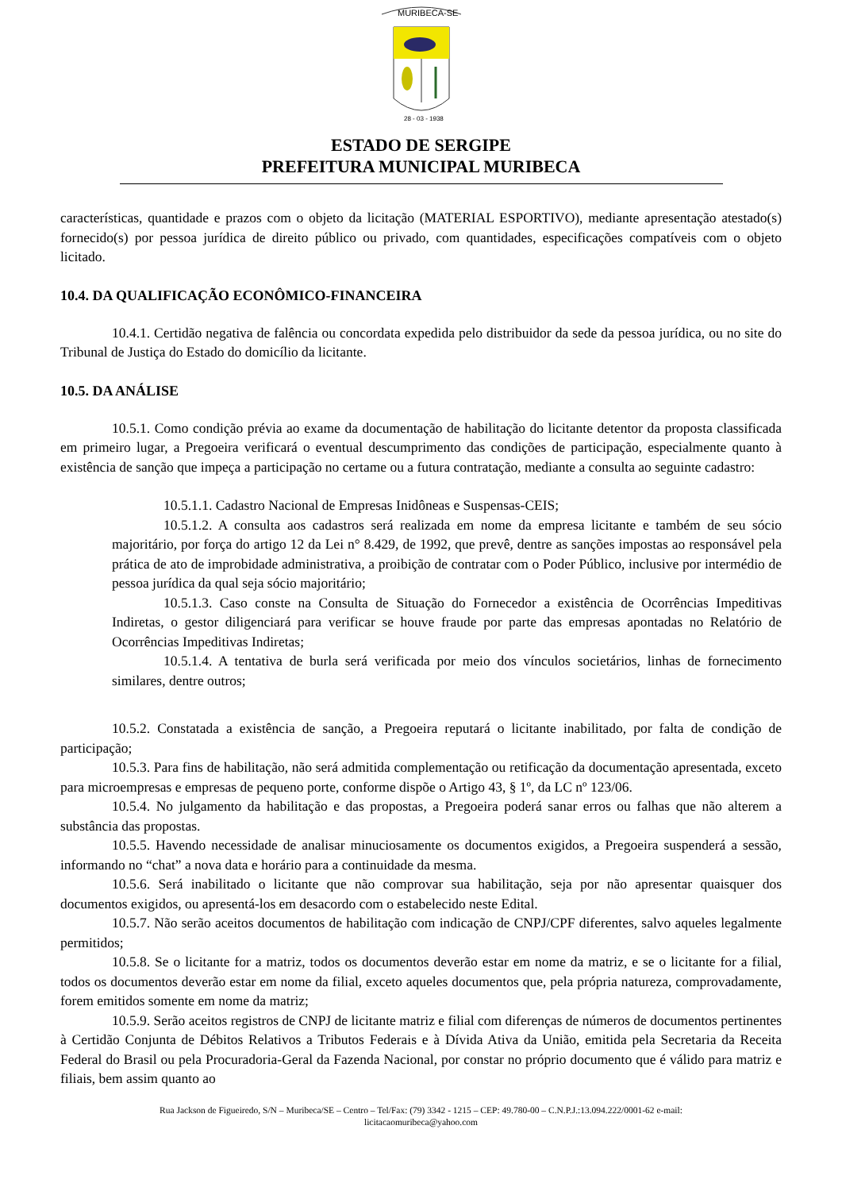MURIBECA-SE
28 - 03 - 1938
ESTADO DE SERGIPE
PREFEITURA MUNICIPAL MURIBECA
características, quantidade e prazos com o objeto da licitação (MATERIAL ESPORTIVO), mediante apresentação atestado(s) fornecido(s) por pessoa jurídica de direito público ou privado, com quantidades, especificações compatíveis com o objeto licitado.
10.4. DA QUALIFICAÇÃO ECONÔMICO-FINANCEIRA
10.4.1. Certidão negativa de falência ou concordata expedida pelo distribuidor da sede da pessoa jurídica, ou no site do Tribunal de Justiça do Estado do domicílio da licitante.
10.5. DA ANÁLISE
10.5.1. Como condição prévia ao exame da documentação de habilitação do licitante detentor da proposta classificada em primeiro lugar, a Pregoeira verificará o eventual descumprimento das condições de participação, especialmente quanto à existência de sanção que impeça a participação no certame ou a futura contratação, mediante a consulta ao seguinte cadastro:
10.5.1.1. Cadastro Nacional de Empresas Inidôneas e Suspensas-CEIS;
10.5.1.2. A consulta aos cadastros será realizada em nome da empresa licitante e também de seu sócio majoritário, por força do artigo 12 da Lei n° 8.429, de 1992, que prevê, dentre as sanções impostas ao responsável pela prática de ato de improbidade administrativa, a proibição de contratar com o Poder Público, inclusive por intermédio de pessoa jurídica da qual seja sócio majoritário;
10.5.1.3. Caso conste na Consulta de Situação do Fornecedor a existência de Ocorrências Impeditivas Indiretas, o gestor diligenciará para verificar se houve fraude por parte das empresas apontadas no Relatório de Ocorrências Impeditivas Indiretas;
10.5.1.4. A tentativa de burla será verificada por meio dos vínculos societários, linhas de fornecimento similares, dentre outros;
10.5.2. Constatada a existência de sanção, a Pregoeira reputará o licitante inabilitado, por falta de condição de participação;
10.5.3. Para fins de habilitação, não será admitida complementação ou retificação da documentação apresentada, exceto para microempresas e empresas de pequeno porte, conforme dispõe o Artigo 43, § 1º, da LC nº 123/06.
10.5.4. No julgamento da habilitação e das propostas, a Pregoeira poderá sanar erros ou falhas que não alterem a substância das propostas.
10.5.5. Havendo necessidade de analisar minuciosamente os documentos exigidos, a Pregoeira suspenderá a sessão, informando no “chat” a nova data e horário para a continuidade da mesma.
10.5.6. Será inabilitado o licitante que não comprovar sua habilitação, seja por não apresentar quaisquer dos documentos exigidos, ou apresentá-los em desacordo com o estabelecido neste Edital.
10.5.7. Não serão aceitos documentos de habilitação com indicação de CNPJ/CPF diferentes, salvo aqueles legalmente permitidos;
10.5.8. Se o licitante for a matriz, todos os documentos deverão estar em nome da matriz, e se o licitante for a filial, todos os documentos deverão estar em nome da filial, exceto aqueles documentos que, pela própria natureza, comprovadamente, forem emitidos somente em nome da matriz;
10.5.9. Serão aceitos registros de CNPJ de licitante matriz e filial com diferenças de números de documentos pertinentes à Certidão Conjunta de Débitos Relativos a Tributos Federais e à Dívida Ativa da União, emitida pela Secretaria da Receita Federal do Brasil ou pela Procuradoria-Geral da Fazenda Nacional, por constar no próprio documento que é válido para matriz e filiais, bem assim quanto ao
Rua Jackson de Figueiredo, S/N – Muribeca/SE – Centro – Tel/Fax: (79) 3342 - 1215 – CEP: 49.780-00 – C.N.P.J.:13.094.222/0001-62 e-mail:
licitacaomuribeca@yahoo.com